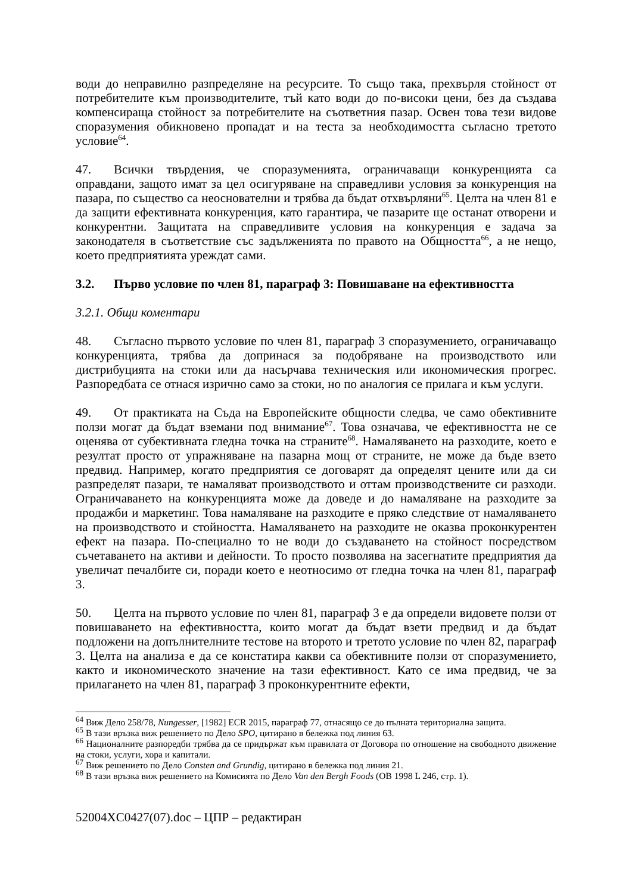води до неправилно разпределяне на ресурсите. То също така, прехвърля стойност от потребителите към производителите, тъй като води до по-високи цени, без да създава компенсираща стойност за потребителите на съответния пазар. Освен това тези видове споразумения обикновено пропадат и на теста за необходимостта съгласно третото условие<sup>64</sup>.
47. Всички твърдения, че споразуменията, ограничаващи конкуренцията са оправдани, защото имат за цел осигуряване на справедливи условия за конкуренция на пазара, по същество са неоснователни и трябва да бъдат отхвърляни<sup>65</sup>. Целта на член 81 е да защити ефективната конкуренция, като гарантира, че пазарите ще останат отворени и конкурентни. Защитата на справедливите условия на конкуренция е задача за законодателя в съответствие със задълженията по правото на Общността<sup>66</sup>, а не нещо, което предприятията уреждат сами.
3.2. Първо условие по член 81, параграф 3: Повишаване на ефективността
3.2.1. Общи коментари
48. Съгласно първото условие по член 81, параграф 3 споразумението, ограничаващо конкуренцията, трябва да допринася за подобряване на производството или дистрибуцията на стоки или да насърчава техническия или икономическия прогрес. Разпоредбата се отнася изрично само за стоки, но по аналогия се прилага и към услуги.
49. От практиката на Съда на Европейските общности следва, че само обективните ползи могат да бъдат вземани под внимание<sup>67</sup>. Това означава, че ефективността не се оценява от субективната гледна точка на страните<sup>68</sup>. Намаляването на разходите, което е резултат просто от упражняване на пазарна мощ от страните, не може да бъде взето предвид. Например, когато предприятия се договарят да определят цените или да си разпределят пазари, те намаляват производството и оттам производствените си разходи. Ограничаването на конкуренцията може да доведе и до намаляване на разходите за продажби и маркетинг. Това намаляване на разходите е пряко следствие от намаляването на производството и стойността. Намаляването на разходите не оказва проконкурентен ефект на пазара. По-специално то не води до създаването на стойност посредством съчетаването на активи и дейности. То просто позволява на засегнатите предприятия да увеличат печалбите си, поради което е неотносимо от гледна точка на член 81, параграф 3.
50. Целта на първото условие по член 81, параграф 3 е да определи видовете ползи от повишаването на ефективността, които могат да бъдат взети предвид и да бъдат подложени на допълнителните тестове на второто и третото условие по член 82, параграф 3. Целта на анализа е да се констатира какви са обективните ползи от споразумението, както и икономическото значение на тази ефективност. Като се има предвид, че за прилагането на член 81, параграф 3 проконкурентните ефекти,
<sup>64</sup> Виж Дело 258/78, Nungesser, [1982] ECR 2015, параграф 77, отнасящо се до пълната териториална защита.
<sup>65</sup> В тази връзка виж решението по Дело SPO, цитирано в бележка под линия 63.
<sup>66</sup> Националните разпоредби трябва да се придържат към правилата от Договора по отношение на свободното движение на стоки, услуги, хора и капитали.
<sup>67</sup> Виж решението по Дело Consten and Grundig, цитирано в бележка под линия 21.
<sup>68</sup> В тази връзка виж решението на Комисията по Дело Van den Bergh Foods (ОВ 1998 L 246, стр. 1).
52004XC0427(07).doc – ЦПР – редактиран